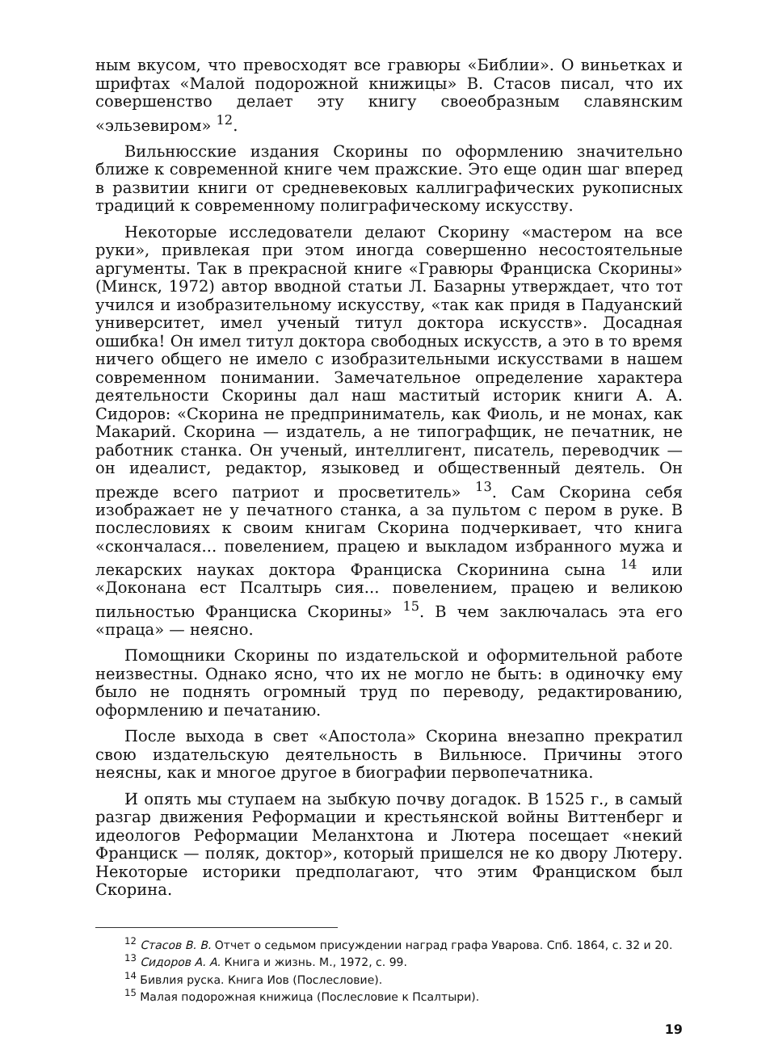ным вкусом, что превосходят все гравюры «Библии». О виньетках и шрифтах «Малой подорожной книжицы» В. Стасов писал, что их совершенство делает эту книгу своеобразным славянским «эльзевиром» <sup>12</sup>.
Вильнюсские издания Скорины по оформлению значительно ближе к современной книге чем пражские. Это еще один шаг вперед в развитии книги от средневековых каллиграфических рукописных традиций к современному полиграфическому искусству.
Некоторые исследователи делают Скорину «мастером на все руки», привлекая при этом иногда совершенно несостоятельные аргументы. Так в прекрасной книге «Гравюры Франциска Скорины» (Минск, 1972) автор вводной статьи Л. Базарны утверждает, что тот учился и изобразительному искусству, «так как придя в Падуанский университет, имел ученый титул доктора искусств». Досадная ошибка! Он имел титул доктора свободных искусств, а это в то время ничего общего не имело с изобразительными искусствами в нашем современном понимании. Замечательное определение характера деятельности Скорины дал наш маститый историк книги А. А. Сидоров: «Скорина не предприниматель, как Фиоль, и не монах, как Макарий. Скорина — издатель, а не типографщик, не печатник, не работник станка. Он ученый, интеллигент, писатель, переводчик — он идеалист, редактор, языковед и общественный деятель. Он прежде всего патриот и просветитель» <sup>13</sup>. Сам Скорина себя изображает не у печатного станка, а за пультом с пером в руке. В послесловиях к своим книгам Скорина подчеркивает, что книга «скончалася... повелением, працею и выкладом избранного мужа и лекарских науках доктора Франциска Скоринина сына <sup>14</sup> или «Доконана ест Псалтырь сия... повелением, працею и великою пильностью Франциска Скорины» <sup>15</sup>. В чем заключалась эта его «праца» — неясно.
Помощники Скорины по издательской и оформительной работе неизвестны. Однако ясно, что их не могло не быть: в одиночку ему было не поднять огромный труд по переводу, редактированию, оформлению и печатанию.
После выхода в свет «Апостола» Скорина внезапно прекратил свою издательскую деятельность в Вильнюсе. Причины этого неясны, как и многое другое в биографии первопечатника.
И опять мы ступаем на зыбкую почву догадок. В 1525 г., в самый разгар движения Реформации и крестьянской войны Виттенберг и идеологов Реформации Меланхтона и Лютера посещает «некий Франциск — поляк, доктор», который пришелся не ко двору Лютеру. Некоторые историки предполагают, что этим Франциском был Скорина.
<sup>12</sup> Стасов В. В. Отчет о седьмом присуждении наград графа Уварова. Спб. 1864, с. 32 и 20.
<sup>13</sup> Сидоров А. А. Книга и жизнь. М., 1972, с. 99.
<sup>14</sup> Бивлия руска. Книга Иов (Послесловие).
<sup>15</sup> Малая подорожная книжица (Послесловие к Псалтыри).
19